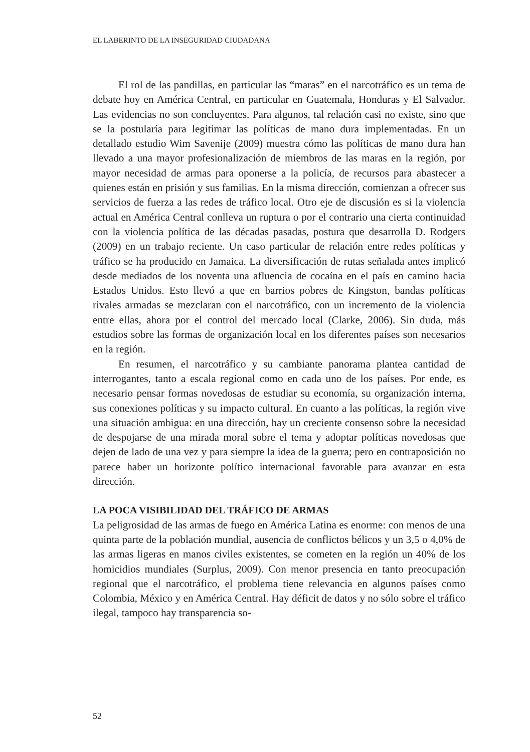EL LABERINTO DE LA INSEGURIDAD CIUDADANA
El rol de las pandillas, en particular las “maras” en el narcotráfico es un tema de debate hoy en América Central, en particular en Guatemala, Honduras y El Salvador. Las evidencias no son concluyentes. Para algunos, tal relación casi no existe, sino que se la postularía para legitimar las políticas de mano dura implementadas. En un detallado estudio Wim Savenije (2009) muestra cómo las políticas de mano dura han llevado a una mayor profesionalización de miembros de las maras en la región, por mayor necesidad de armas para oponerse a la policía, de recursos para abastecer a quienes están en prisión y sus familias. En la misma dirección, comienzan a ofrecer sus servicios de fuerza a las redes de tráfico local. Otro eje de discusión es si la violencia actual en América Central conlleva un ruptura o por el contrario una cierta continuidad con la violencia política de las décadas pasadas, postura que desarrolla D. Rodgers (2009) en un trabajo reciente. Un caso particular de relación entre redes políticas y tráfico se ha producido en Jamaica. La diversificación de rutas señalada antes implicó desde mediados de los noventa una afluencia de cocaína en el país en camino hacia Estados Unidos. Esto llevó a que en barrios pobres de Kingston, bandas políticas rivales armadas se mezclaran con el narcotráfico, con un incremento de la violencia entre ellas, ahora por el control del mercado local (Clarke, 2006). Sin duda, más estudios sobre las formas de organización local en los diferentes países son necesarios en la región.
En resumen, el narcotráfico y su cambiante panorama plantea cantidad de interrogantes, tanto a escala regional como en cada uno de los países. Por ende, es necesario pensar formas novedosas de estudiar su economía, su organización interna, sus conexiones políticas y su impacto cultural. En cuanto a las políticas, la región vive una situación ambigua: en una dirección, hay un creciente consenso sobre la necesidad de despojarse de una mirada moral sobre el tema y adoptar políticas novedosas que dejen de lado de una vez y para siempre la idea de la guerra; pero en contraposición no parece haber un horizonte político internacional favorable para avanzar en esta dirección.
LA POCA VISIBILIDAD DEL TRÁFICO DE ARMAS
La peligrosidad de las armas de fuego en América Latina es enorme: con menos de una quinta parte de la población mundial, ausencia de conflictos bélicos y un 3,5 o 4,0% de las armas ligeras en manos civiles existentes, se cometen en la región un 40% de los homicidios mundiales (Surplus, 2009). Con menor presencia en tanto preocupación regional que el narcotráfico, el problema tiene relevancia en algunos países como Colombia, México y en América Central. Hay déficit de datos y no sólo sobre el tráfico ilegal, tampoco hay transparencia so-
52